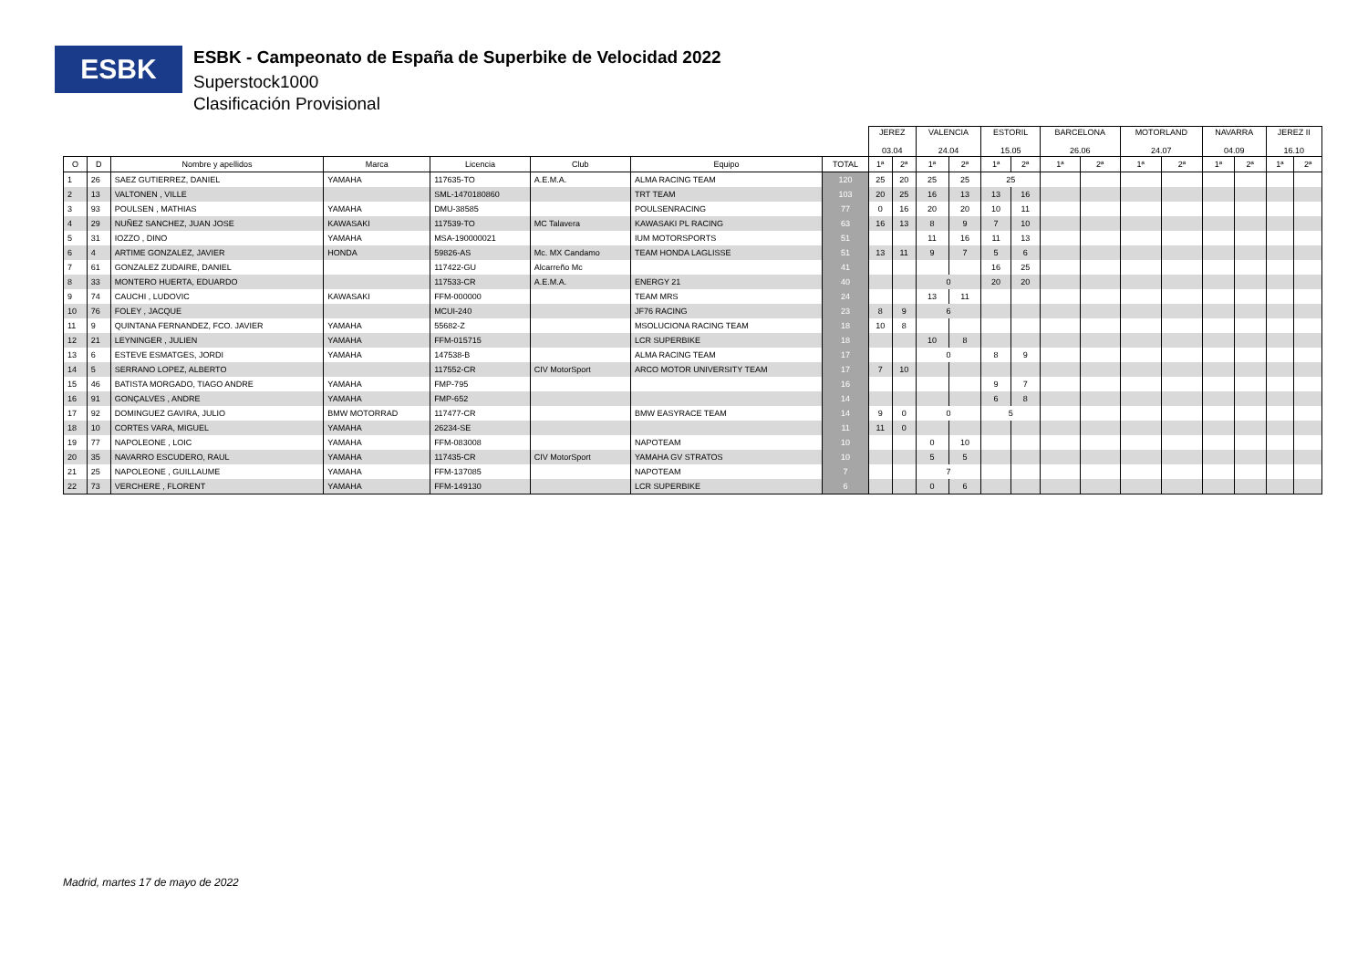ESBK
ESBK - Campeonato de España de Superbike de Velocidad 2022
Superstock1000
Clasificación Provisional
| | | | | | | | | JEREZ 03.04 | | VALENCIA 24.04 | | ESTORIL 15.05 | | BARCELONA 26.06 | | MOTORLAND 24.07 | | NAVARRA 04.09 | | JEREZ II 16.10 | |
| --- | --- | --- | --- | --- | --- | --- | --- | --- | --- | --- | --- | --- | --- | --- | --- | --- | --- | --- | --- | --- | --- |
| O | D | Nombre y apellidos | Marca | Licencia | Club | Equipo | TOTAL | 1ª | 2ª | 1ª | 2ª | 1ª | 2ª | 1ª | 2ª | 1ª | 2ª | 1ª | 2ª | 1ª | 2ª |
| 1 | 26 | SAEZ GUTIERREZ, DANIEL | YAMAHA | 117635-TO | A.E.M.A. | ALMA RACING TEAM | 120 | 25 | 20 | 25 | 25 | 25 | | | | | | | | | |
| 2 | 13 | VALTONEN , VILLE | | SML-1470180860 | | TRT TEAM | 103 | 20 | 25 | 16 | 13 | 13 | 16 | | | | | | | | |
| 3 | 93 | POULSEN , MATHIAS | YAMAHA | DMU-38585 | | POULSENRACING | 77 | 0 | 16 | 20 | 20 | 10 | 11 | | | | | | | | |
| 4 | 29 | NUÑEZ SANCHEZ, JUAN JOSE | KAWASAKI | 117539-TO | MC Talavera | KAWASAKI PL RACING | 63 | 16 | 13 | 8 | 9 | 7 | 10 | | | | | | | | |
| 5 | 31 | IOZZO , DINO | YAMAHA | MSA-190000021 | | IUM MOTORSPORTS | 51 | | | 11 | 16 | 11 | 13 | | | | | | | | |
| 6 | 4 | ARTIME GONZALEZ, JAVIER | HONDA | 59826-AS | Mc. MX Candamo | TEAM HONDA LAGLISSE | 51 | 13 | 11 | 9 | 7 | 5 | 6 | | | | | | | | |
| 7 | 61 | GONZALEZ ZUDAIRE, DANIEL | | 117422-GU | Alcarreño Mc | | 41 | | | | | 16 | 25 | | | | | | | | |
| 8 | 33 | MONTERO HUERTA, EDUARDO | | 117533-CR | A.E.M.A. | ENERGY 21 | 40 | | | 0 | | 20 | 20 | | | | | | | | |
| 9 | 74 | CAUCHI , LUDOVIC | KAWASAKI | FFM-000000 | | TEAM MRS | 24 | | | 13 | 11 | | | | | | | | | | |
| 10 | 76 | FOLEY , JACQUE | | MCUI-240 | | JF76 RACING | 23 | 8 | 9 | 6 | | | | | | | | | | | |
| 11 | 9 | QUINTANA FERNANDEZ, FCO. JAVIER | YAMAHA | 55682-Z | | MSOLUCIONA RACING TEAM | 18 | 10 | 8 | | | | | | | | | | | | |
| 12 | 21 | LEYNINGER , JULIEN | YAMAHA | FFM-015715 | | LCR SUPERBIKE | 18 | | | 10 | 8 | | | | | | | | | | |
| 13 | 6 | ESTEVE ESMATGES, JORDI | YAMAHA | 147538-B | | ALMA RACING TEAM | 17 | | | 0 | | 8 | 9 | | | | | | | | |
| 14 | 5 | SERRANO LOPEZ, ALBERTO | | 117552-CR | CIV MotorSport | ARCO MOTOR UNIVERSITY TEAM | 17 | 7 | 10 | | | | | | | | | | | | |
| 15 | 46 | BATISTA MORGADO, TIAGO ANDRE | YAMAHA | FMP-795 | | | 16 | | | | | 9 | 7 | | | | | | | | |
| 16 | 91 | GONÇALVES , ANDRE | YAMAHA | FMP-652 | | | 14 | | | | | 6 | 8 | | | | | | | | |
| 17 | 92 | DOMINGUEZ GAVIRA, JULIO | BMW MOTORRAD | 117477-CR | | BMW EASYRACE TEAM | 14 | 9 | 0 | 0 | | 5 | | | | | | | | | |
| 18 | 10 | CORTES VARA, MIGUEL | YAMAHA | 26234-SE | | | 11 | 11 | 0 | | | | | | | | | | | | |
| 19 | 77 | NAPOLEONE , LOIC | YAMAHA | FFM-083008 | | NAPOTEAM | 10 | | | 0 | 10 | | | | | | | | | | |
| 20 | 35 | NAVARRO ESCUDERO, RAUL | YAMAHA | 117435-CR | CIV MotorSport | YAMAHA GV STRATOS | 10 | | | 5 | 5 | | | | | | | | | | |
| 21 | 25 | NAPOLEONE , GUILLAUME | YAMAHA | FFM-137085 | | NAPOTEAM | 7 | | | 7 | | | | | | | | | | | |
| 22 | 73 | VERCHERE , FLORENT | YAMAHA | FFM-149130 | | LCR SUPERBIKE | 6 | | | 0 | 6 | | | | | | | | | | |
Madrid, martes 17 de mayo de 2022